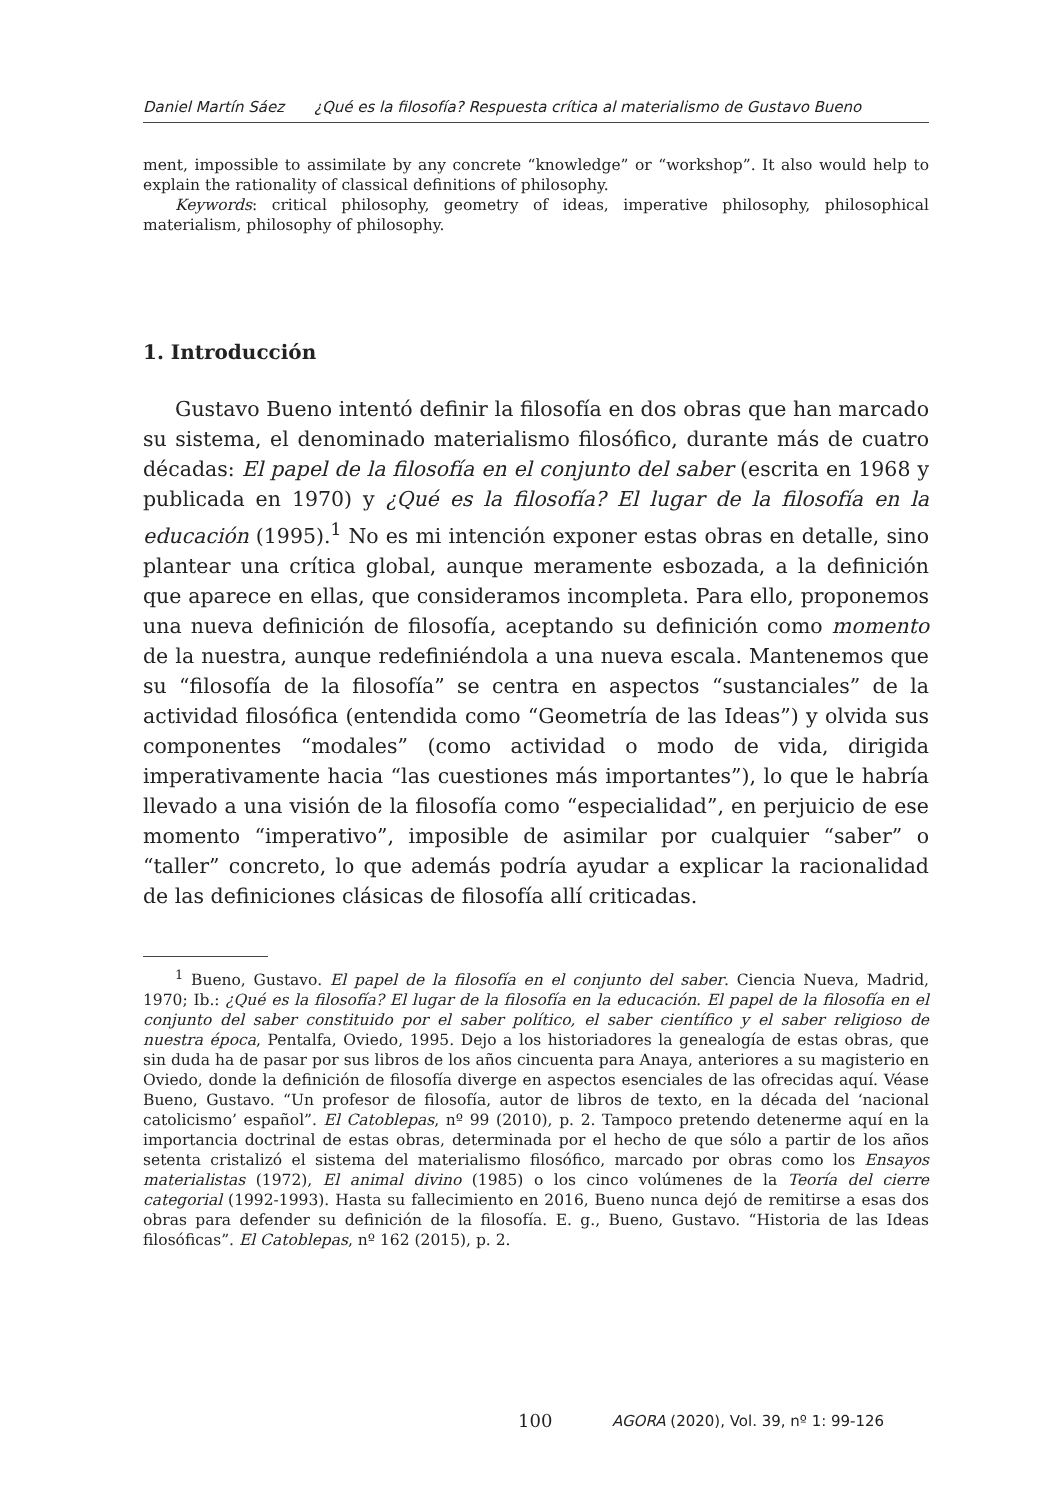Daniel Martín Sáez ¿Qué es la filosofía? Respuesta crítica al materialismo de Gustavo Bueno
ment, impossible to assimilate by any concrete “knowledge” or “workshop”. It also would help to explain the rationality of classical definitions of philosophy.
Keywords: critical philosophy, geometry of ideas, imperative philosophy, philosophical materialism, philosophy of philosophy.
1. Introducción
Gustavo Bueno intentó definir la filosofía en dos obras que han marcado su sistema, el denominado materialismo filosófico, durante más de cuatro décadas: El papel de la filosofía en el conjunto del saber (escrita en 1968 y publicada en 1970) y ¿Qué es la filosofía? El lugar de la filosofía en la educación (1995).<sup>1</sup> No es mi intención exponer estas obras en detalle, sino plantear una crítica global, aunque meramente esbozada, a la definición que aparece en ellas, que consideramos incompleta. Para ello, proponemos una nueva definición de filosofía, aceptando su definición como momento de la nuestra, aunque redefiniéndola a una nueva escala. Mantenemos que su “filosofía de la filosofía” se centra en aspectos “sustanciales” de la actividad filosófica (entendida como “Geometría de las Ideas”) y olvida sus componentes “modales” (como actividad o modo de vida, dirigida imperativamente hacia “las cuestiones más importantes”), lo que le habría llevado a una visión de la filosofía como “especialidad”, en perjuicio de ese momento “imperativo”, imposible de asimilar por cualquier “saber” o “taller” concreto, lo que además podría ayudar a explicar la racionalidad de las definiciones clásicas de filosofía allí criticadas.
<sup>1</sup> Bueno, Gustavo. El papel de la filosofía en el conjunto del saber. Ciencia Nueva, Madrid, 1970; Ib.: ¿Qué es la filosofía? El lugar de la filosofía en la educación. El papel de la filosofía en el conjunto del saber constituido por el saber político, el saber científico y el saber religioso de nuestra época, Pentalfa, Oviedo, 1995. Dejo a los historiadores la genealogía de estas obras, que sin duda ha de pasar por sus libros de los años cincuenta para Anaya, anteriores a su magisterio en Oviedo, donde la definición de filosofía diverge en aspectos esenciales de las ofrecidas aquí. Véase Bueno, Gustavo. “Un profesor de filosofía, autor de libros de texto, en la década del ‘nacional catolicismo’ español”. El Catoblepas, nº 99 (2010), p. 2. Tampoco pretendo detenerme aquí en la importancia doctrinal de estas obras, determinada por el hecho de que sólo a partir de los años setenta cristalizó el sistema del materialismo filosófico, marcado por obras como los Ensayos materialistas (1972), El animal divino (1985) o los cinco volúmenes de la Teoría del cierre categorial (1992-1993). Hasta su fallecimiento en 2016, Bueno nunca dejó de remitirse a esas dos obras para defender su definición de la filosofía. E. g., Bueno, Gustavo. “Historia de las Ideas filosóficas”. El Catoblepas, nº 162 (2015), p. 2.
100
AGORA (2020), Vol. 39, nº 1: 99-126